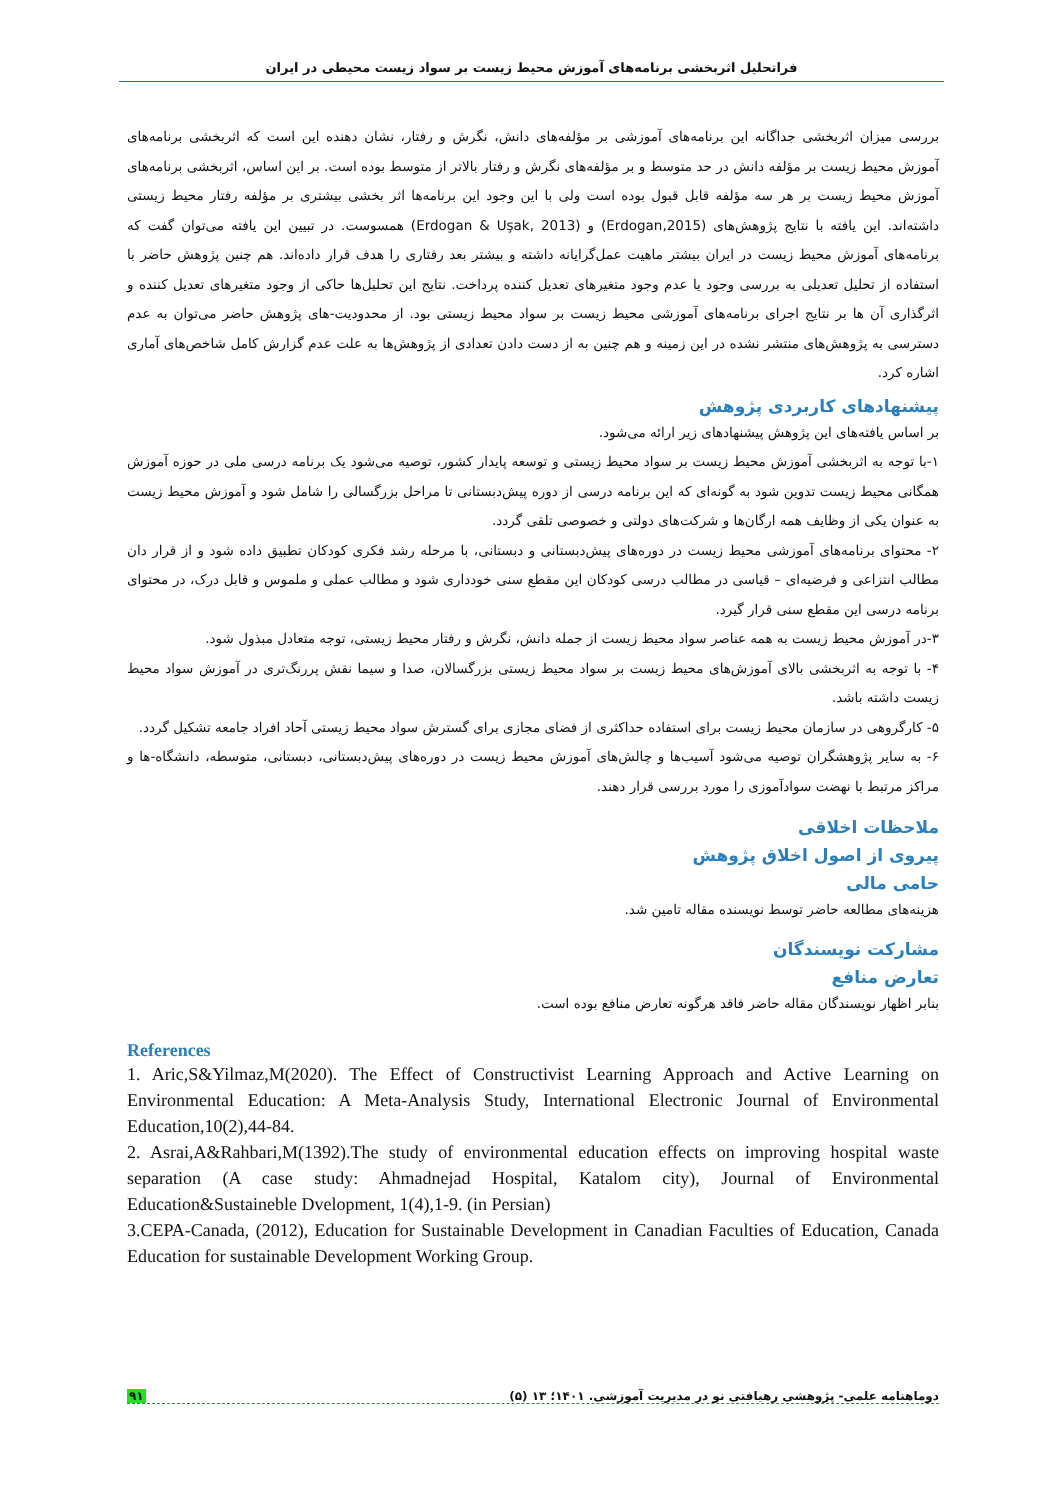فراتحلیل اثربخشی برنامه‌های آموزش محیط زیست بر سواد زیست محیطی در ایران
بررسی میزان اثربخشی جداگانه این برنامه‌های آموزشی بر مؤلفه‌های دانش، نگرش و رفتار، نشان دهنده این است که اثربخشی برنامه‌های آموزش محیط زیست بر مؤلفه دانش در حد متوسط و بر مؤلفه‌های نگرش و رفتار بالاتر از متوسط بوده است. بر این اساس، اثربخشی برنامه‌های آموزش محیط زیست بر هر سه مؤلفه قابل قبول بوده است ولی با این وجود این برنامه‌ها اثر بخشی بیشتری بر مؤلفه رفتار محیط زیستی داشته‌اند. این یافته با نتایج پژوهش‌های (Erdogan,2015) و (Erdogan & Uşak, 2013) همسوست. در تبیین این یافته می‌توان گفت که برنامه‌های آموزش محیط زیست در ایران بیشتر ماهیت عمل‌گرایانه داشته و بیشتر بعد رفتاری را هدف قرار داده‌اند. هم چنین پژوهش حاضر با استفاده از تحلیل تعدیلی به بررسی وجود یا عدم وجود متغیرهای تعدیل کننده پرداخت. نتایج این تحلیل‌ها حاکی از وجود متغیرهای تعدیل کننده و اثرگذاری آن ها بر نتایج اجرای برنامه‌های آموزشی محیط زیست بر سواد محیط زیستی بود. از محدودیت-های پژوهش حاضر می‌توان به عدم دسترسی به پژوهش‌های منتشر نشده در این زمینه و هم چنین به از دست دادن تعدادی از پژوهش‌ها به علت عدم گزارش کامل شاخص‌های آماری اشاره کرد.
پیشنهادهای کاربردی پژوهش
بر اساس یافته‌های این پژوهش پیشنهادهای زیر ارائه می‌شود.
۱-با توجه به اثربخشی آموزش محیط زیست بر سواد محیط زیستی و توسعه پایدار کشور، توصیه می‌شود یک برنامه درسی ملی در حوزه آموزش همگانی محیط زیست تدوین شود به گونه‌ای که این برنامه درسی از دوره پیش‌دبستانی تا مراحل بزرگسالی را شامل شود و آموزش محیط زیست به عنوان یکی از وظایف همه ارگان‌ها و شرکت‌های دولتی و خصوصی تلقی گردد.
۲- محتوای برنامه‌های آموزشی محیط زیست در دوره‌های پیش‌دبستانی و دبستانی، با مرحله رشد فکری کودکان تطبیق داده شود و از قرار دان مطالب انتزاعی و فرضیه‌ای – قیاسی در مطالب درسی کودکان این مقطع سنی خودداری شود و مطالب عملی و ملموس و قابل درک، در محتوای برنامه درسی این مقطع سنی قرار گیرد.
۳-در آموزش محیط زیست به همه عناصر سواد محیط زیست از جمله دانش، نگرش و رفتار محیط زیستی، توجه متعادل مبذول شود.
۴- با توجه به اثربخشی بالای آموزش‌های محیط زیست بر سواد محیط زیستی بزرگسالان، صدا و سیما نقش پررنگ‌تری در آموزش سواد محیط زیست داشته باشد.
۵- کارگروهی در سازمان محیط زیست برای استفاده حداکثری از فضای مجازی برای گسترش سواد محیط زیستی آحاد افراد جامعه تشکیل گردد.
۶- به سایر پژوهشگران توصیه می‌شود آسیب‌ها و چالش‌های آموزش محیط زیست در دوره‌های پیش‌دبستانی، دبستانی، متوسطه، دانشگاه-ها و مراکز مرتبط با نهضت سوادآموزی را مورد بررسی قرار دهند.
ملاحظات اخلاقی
پیروی از اصول اخلاق پژوهش
حامی مالی
هزینه‌های مطالعه حاضر توسط نویسنده مقاله تامین شد.
مشارکت نویسندگان
تعارض منافع
بنابر اظهار نویسندگان مقاله حاضر فاقد هرگونه تعارض منافع بوده است.
References
1. Aric,S&Yilmaz,M(2020). The Effect of Constructivist Learning Approach and Active Learning on Environmental Education: A Meta-Analysis Study, International Electronic Journal of Environmental Education,10(2),44-84.
2. Asrai,A&Rahbari,M(1392).The study of environmental education effects on improving hospital waste separation (A case study: Ahmadnejad Hospital, Katalom city), Journal of Environmental Education&Sustaineble Dvelopment, 1(4),1-9. (in Persian)
3.CEPA-Canada, (2012), Education for Sustainable Development in Canadian Faculties of Education, Canada Education for sustainable Development Working Group.
۹۱ دوماهنامه علمی- پژوهشی رهیافتی نو در مدیریت آموزشی. ۱۴۰۱؛ ۱۳ (۵)